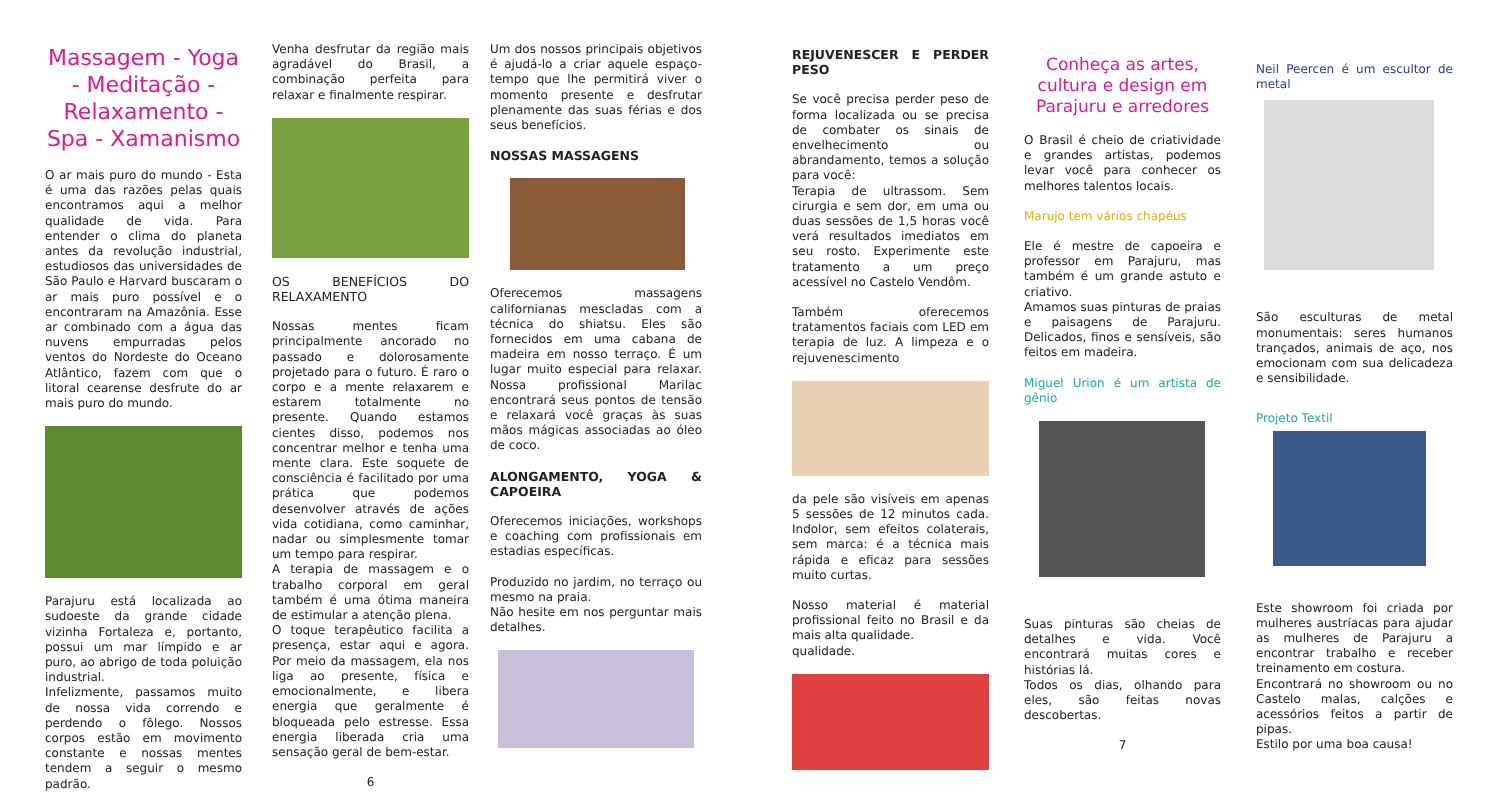Massagem - Yoga - Meditação - Relaxamento - Spa - Xamanismo
O ar mais puro do mundo - Esta é uma das razões pelas quais encontramos aqui a melhor qualidade de vida. Para entender o clima do planeta antes da revolução industrial, estudiosos das universidades de São Paulo e Harvard buscaram o ar mais puro possível e o encontraram na Amazônia. Esse ar combinado com a água das nuvens empurradas pelos ventos do Nordeste do Oceano Atlântico, fazem com que o litoral cearense desfrute do ar mais puro do mundo.
Parajuru está localizada ao sudoeste da grande cidade vizinha Fortaleza e, portanto, possui um mar límpido e ar puro, ao abrigo de toda poluição industrial.
Infelizmente, passamos muito de nossa vida correndo e perdendo o fôlego. Nossos corpos estão em movimento constante e nossas mentes tendem a seguir o mesmo padrão.
Venha desfrutar da região mais agradável do Brasil, a combinação perfeita para relaxar e finalmente respirar.
OS BENEFÍCIOS DO RELAXAMENTO
Nossas mentes ficam principalmente ancorado no passado e dolorosamente projetado para o futuro. É raro o corpo e a mente relaxarem e estarem totalmente no presente. Quando estamos cientes disso, podemos nos concentrar melhor e tenha uma mente clara. Este soquete de consciência é facilitado por uma prática que podemos desenvolver através de ações vida cotidiana, como caminhar, nadar ou simplesmente tomar um tempo para respirar.
A terapia de massagem e o trabalho corporal em geral também é uma ótima maneira de estimular a atenção plena.
O toque terapêutico facilita a presença, estar aqui e agora. Por meio da massagem, ela nos liga ao presente, física e emocionalmente, e libera energia que geralmente é bloqueada pelo estresse. Essa energia liberada cria uma sensação geral de bem-estar.
6
Um dos nossos principais objetivos é ajudá-lo a criar aquele espaço-tempo que lhe permitirá viver o momento presente e desfrutar plenamente das suas férias e dos seus benefícios.
NOSSAS MASSAGENS
Oferecemos massagens californianas mescladas com a técnica do shiatsu. Eles são fornecidos em uma cabana de madeira em nosso terraço. É um lugar muito especial para relaxar. Nossa profissional Marilac encontrará seus pontos de tensão e relaxará você graças às suas mãos mágicas associadas ao óleo de coco.
ALONGAMENTO, YOGA & CAPOEIRA
Oferecemos iniciações, workshops e coaching com profissionais em estadias específicas.
Produzido no jardim, no terraço ou mesmo na praia.
Não hesite em nos perguntar mais detalhes.
REJUVENESCER E PERDER PESO
Se você precisa perder peso de forma localizada ou se precisa de combater os sinais de envelhecimento ou abrandamento, temos a solução para você:
Terapia de ultrassom. Sem cirurgia e sem dor, em uma ou duas sessões de 1,5 horas você verá resultados imediatos em seu rosto. Experimente este tratamento a um preço acessível no Castelo Vendôm.
Também oferecemos tratamentos faciais com LED em terapia de luz. A limpeza e o rejuvenescimento
da pele são visíveis em apenas 5 sessões de 12 minutos cada. Indolor, sem efeitos colaterais, sem marca: é a técnica mais rápida e eficaz para sessões muito curtas.
Nosso material é material profissional feito no Brasil e da mais alta qualidade.
qualidade.
Conheça as artes, cultura e design em Parajuru e arredores
O Brasil é cheio de criatividade e grandes artistas, podemos levar você para conhecer os melhores talentos locais.
Marujo tem vários chapéus
Ele é mestre de capoeira e professor em Parajuru, mas também é um grande astuto e criativo.
Amamos suas pinturas de praias e paisagens de Parajuru. Delicados, finos e sensíveis, são feitos em madeira.
Miguel Urion é um artista de gênio
Suas pinturas são cheias de detalhes e vida. Você encontrará muitas cores e histórias lá.
Todos os dias, olhando para eles, são feitas novas descobertas.
7
Neil Peercen é um escultor de metal
São esculturas de metal monumentais: seres humanos trançados, animais de aço, nos emocionam com sua delicadeza e sensibilidade.
Projeto Textil
Este showroom foi criada por mulheres austríacas para ajudar as mulheres de Parajuru a encontrar trabalho e receber treinamento em costura.
Encontrará no showroom ou no Castelo malas, calções e acessórios feitos a partir de pipas.
Estilo por uma boa causa!